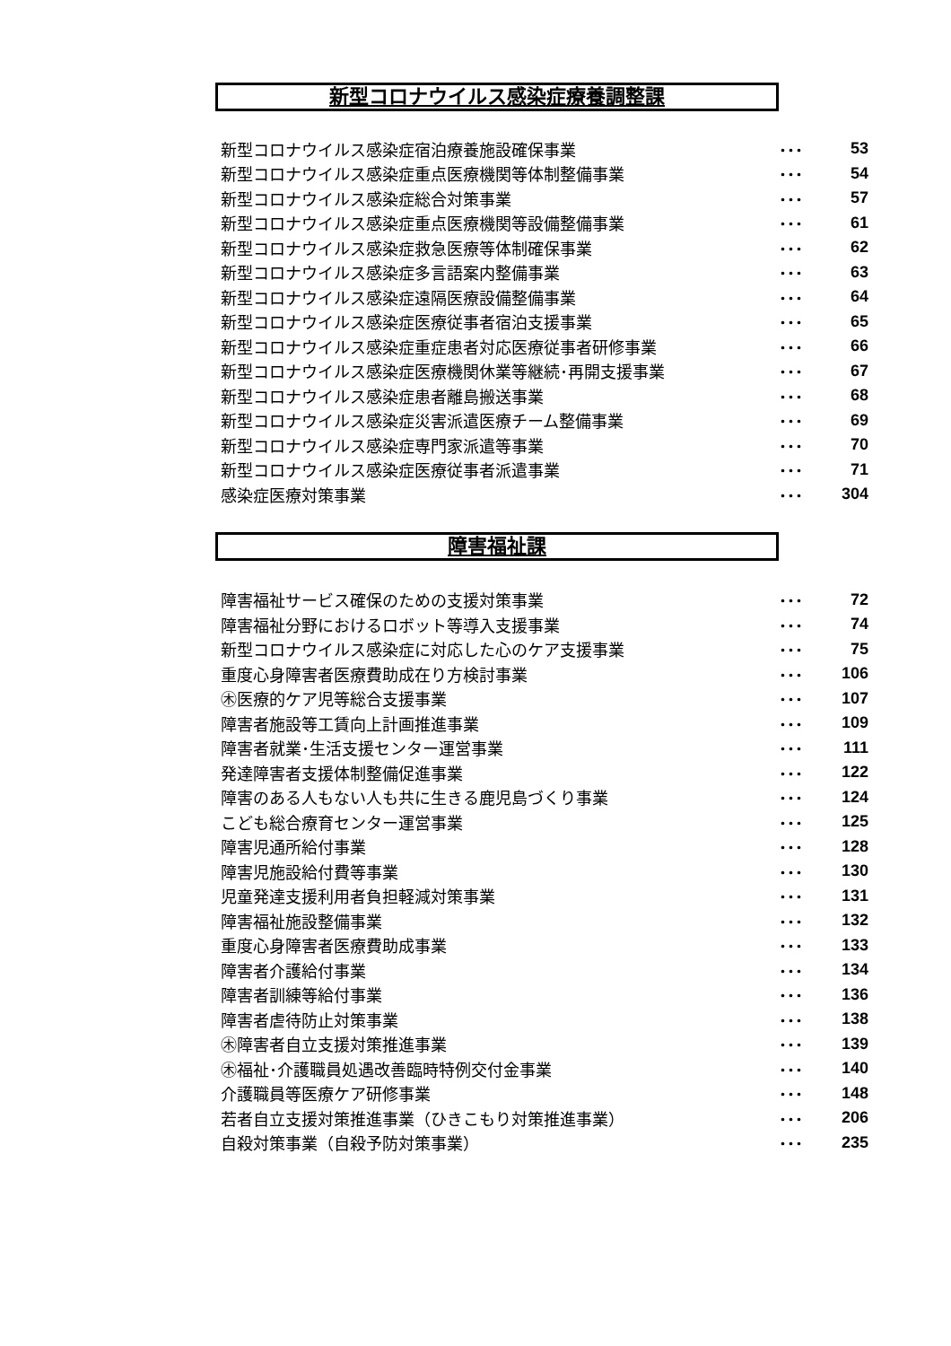新型コロナウイルス感染症療養調整課
| 新型コロナウイルス感染症宿泊療養施設確保事業 | ･･･ | 53 |
| 新型コロナウイルス感染症重点医療機関等体制整備事業 | ･･･ | 54 |
| 新型コロナウイルス感染症総合対策事業 | ･･･ | 57 |
| 新型コロナウイルス感染症重点医療機関等設備整備事業 | ･･･ | 61 |
| 新型コロナウイルス感染症救急医療等体制確保事業 | ･･･ | 62 |
| 新型コロナウイルス感染症多言語案内整備事業 | ･･･ | 63 |
| 新型コロナウイルス感染症遠隔医療設備整備事業 | ･･･ | 64 |
| 新型コロナウイルス感染症医療従事者宿泊支援事業 | ･･･ | 65 |
| 新型コロナウイルス感染症重症患者対応医療従事者研修事業 | ･･･ | 66 |
| 新型コロナウイルス感染症医療機関休業等継続･再開支援事業 | ･･･ | 67 |
| 新型コロナウイルス感染症患者離島搬送事業 | ･･･ | 68 |
| 新型コロナウイルス感染症災害派遣医療チーム整備事業 | ･･･ | 69 |
| 新型コロナウイルス感染症専門家派遣等事業 | ･･･ | 70 |
| 新型コロナウイルス感染症医療従事者派遣事業 | ･･･ | 71 |
| 感染症医療対策事業 | ･･･ | 304 |
障害福祉課
| 障害福祉サービス確保のための支援対策事業 | ･･･ | 72 |
| 障害福祉分野におけるロボット等導入支援事業 | ･･･ | 74 |
| 新型コロナウイルス感染症に対応した心のケア支援事業 | ･･･ | 75 |
| 重度心身障害者医療費助成在り方検討事業 | ･･･ | 106 |
| ㊍医療的ケア児等総合支援事業 | ･･･ | 107 |
| 障害者施設等工賃向上計画推進事業 | ･･･ | 109 |
| 障害者就業･生活支援センター運営事業 | ･･･ | 111 |
| 発達障害者支援体制整備促進事業 | ･･･ | 122 |
| 障害のある人もない人も共に生きる鹿児島づくり事業 | ･･･ | 124 |
| こども総合療育センター運営事業 | ･･･ | 125 |
| 障害児通所給付事業 | ･･･ | 128 |
| 障害児施設給付費等事業 | ･･･ | 130 |
| 児童発達支援利用者負担軽減対策事業 | ･･･ | 131 |
| 障害福祉施設整備事業 | ･･･ | 132 |
| 重度心身障害者医療費助成事業 | ･･･ | 133 |
| 障害者介護給付事業 | ･･･ | 134 |
| 障害者訓練等給付事業 | ･･･ | 136 |
| 障害者虐待防止対策事業 | ･･･ | 138 |
| ㊍障害者自立支援対策推進事業 | ･･･ | 139 |
| ㊍福祉･介護職員処遇改善臨時特例交付金事業 | ･･･ | 140 |
| 介護職員等医療ケア研修事業 | ･･･ | 148 |
| 若者自立支援対策推進事業（ひきこもり対策推進事業） | ･･･ | 206 |
| 自殺対策事業（自殺予防対策事業） | ･･･ | 235 |